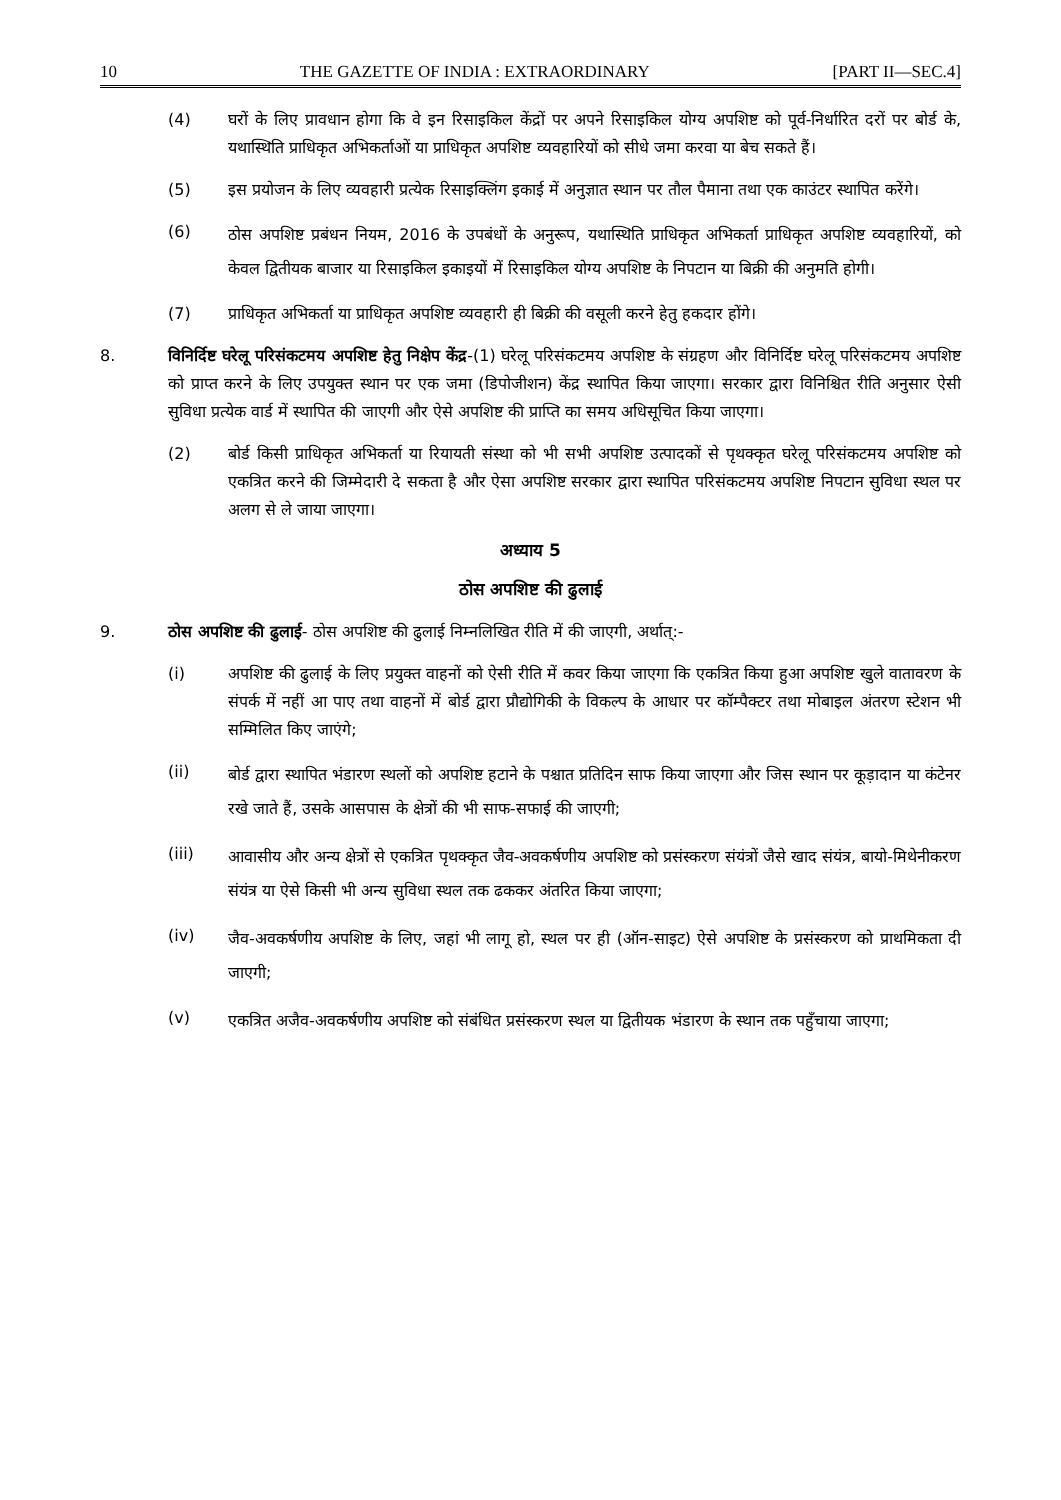10 THE GAZETTE OF INDIA : EXTRAORDINARY [PART II—SEC.4]
(4) घरों के लिए प्रावधान होगा कि वे इन रिसाइकिल केंद्रों पर अपने रिसाइकिल योग्य अपशिष्ट को पूर्व-निर्धारित दरों पर बोर्ड के, यथास्थिति प्राधिकृत अभिकर्ताओं या प्राधिकृत अपशिष्ट व्यवहारियों को सीधे जमा करवा या बेच सकते हैं।
(5) इस प्रयोजन के लिए व्यवहारी प्रत्येक रिसाइक्लिंग इकाई में अनुज्ञात स्थान पर तौल पैमाना तथा एक काउंटर स्थापित करेंगे।
(6) ठोस अपशिष्ट प्रबंधन नियम, 2016 के उपबंधों के अनुरूप, यथास्थिति प्राधिकृत अभिकर्ता प्राधिकृत अपशिष्ट व्यवहारियों, को केवल द्वितीयक बाजार या रिसाइकिल इकाइयों में रिसाइकिल योग्य अपशिष्ट के निपटान या बिक्री की अनुमति होगी।
(7) प्राधिकृत अभिकर्ता या प्राधिकृत अपशिष्ट व्यवहारी ही बिक्री की वसूली करने हेतु हकदार होंगे।
8. विनिर्दिष्ट घरेलू परिसंकटमय अपशिष्ट हेतु निक्षेप केंद्र-(1) घरेलू परिसंकटमय अपशिष्ट के संग्रहण और विनिर्दिष्ट घरेलू परिसंकटमय अपशिष्ट को प्राप्त करने के लिए उपयुक्त स्थान पर एक जमा (डिपोजीशन) केंद्र स्थापित किया जाएगा। सरकार द्वारा विनिश्चित रीति अनुसार ऐसी सुविधा प्रत्येक वार्ड में स्थापित की जाएगी और ऐसे अपशिष्ट की प्राप्ति का समय अधिसूचित किया जाएगा।
(2) बोर्ड किसी प्राधिकृत अभिकर्ता या रियायती संस्था को भी सभी अपशिष्ट उत्पादकों से पृथक्कृत घरेलू परिसंकटमय अपशिष्ट को एकत्रित करने की जिम्मेदारी दे सकता है और ऐसा अपशिष्ट सरकार द्वारा स्थापित परिसंकटमय अपशिष्ट निपटान सुविधा स्थल पर अलग से ले जाया जाएगा।
अध्याय 5
ठोस अपशिष्ट की ढुलाई
9. ठोस अपशिष्ट की ढुलाई- ठोस अपशिष्ट की ढुलाई निम्नलिखित रीति में की जाएगी, अर्थात्:-
(i) अपशिष्ट की ढुलाई के लिए प्रयुक्त वाहनों को ऐसी रीति में कवर किया जाएगा कि एकत्रित किया हुआ अपशिष्ट खुले वातावरण के संपर्क में नहीं आ पाए तथा वाहनों में बोर्ड द्वारा प्रौद्योगिकी के विकल्प के आधार पर कॉम्पैक्टर तथा मोबाइल अंतरण स्टेशन भी सम्मिलित किए जाएंगे;
(ii) बोर्ड द्वारा स्थापित भंडारण स्थलों को अपशिष्ट हटाने के पश्चात प्रतिदिन साफ किया जाएगा और जिस स्थान पर कूड़ादान या कंटेनर रखे जाते हैं, उसके आसपास के क्षेत्रों की भी साफ-सफाई की जाएगी;
(iii) आवासीय और अन्य क्षेत्रों से एकत्रित पृथक्कृत जैव-अवकर्षणीय अपशिष्ट को प्रसंस्करण संयंत्रों जैसे खाद संयंत्र, बायो-मिथेनीकरण संयंत्र या ऐसे किसी भी अन्य सुविधा स्थल तक ढककर अंतरित किया जाएगा;
(iv) जैव-अवकर्षणीय अपशिष्ट के लिए, जहां भी लागू हो, स्थल पर ही (ऑन-साइट) ऐसे अपशिष्ट के प्रसंस्करण को प्राथमिकता दी जाएगी;
(v) एकत्रित अजैव-अवकर्षणीय अपशिष्ट को संबंधित प्रसंस्करण स्थल या द्वितीयक भंडारण के स्थान तक पहुँचाया जाएगा;